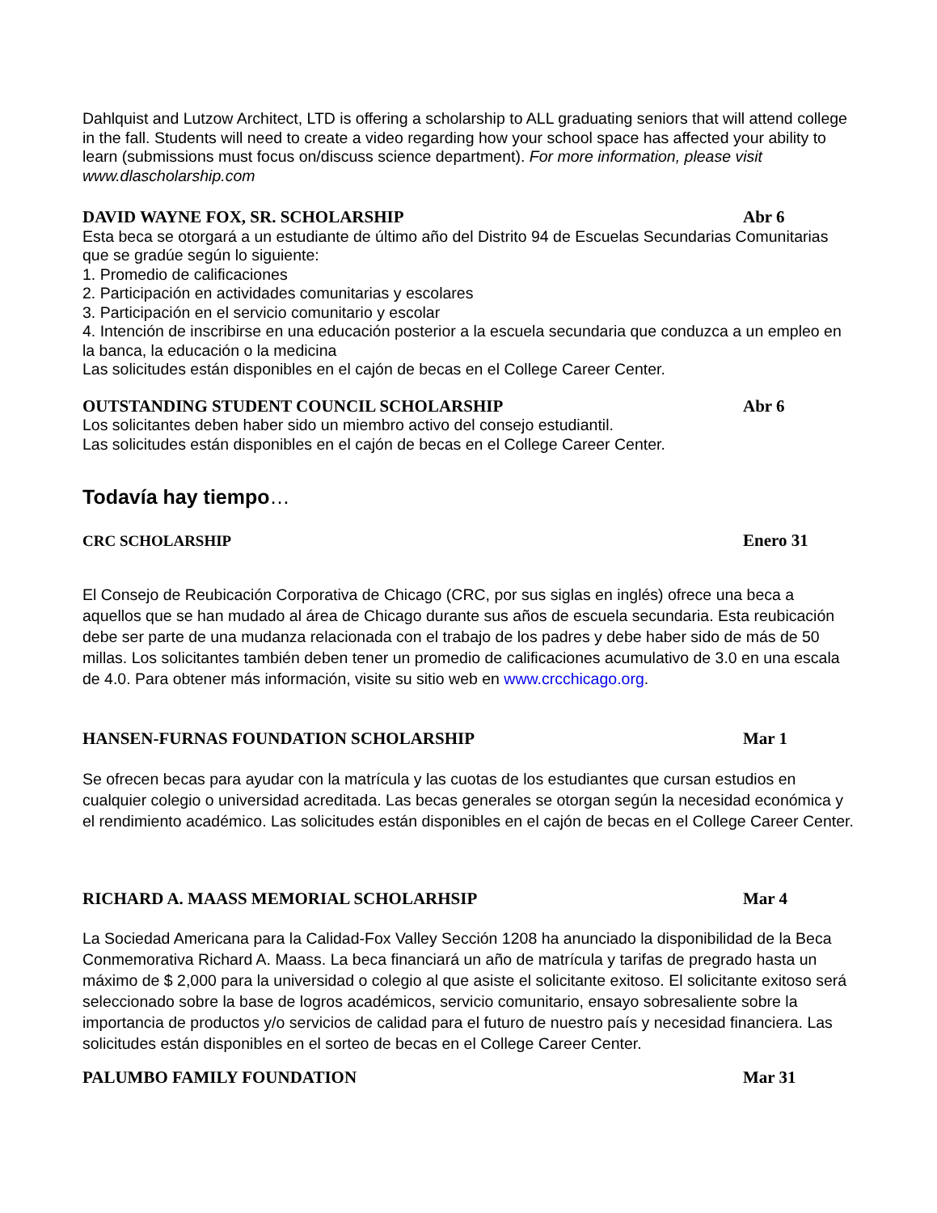Dahlquist and Lutzow Architect, LTD is offering a scholarship to ALL graduating seniors that will attend college in the fall. Students will need to create a video regarding how your school space has affected your ability to learn (submissions must focus on/discuss science department). For more information, please visit www.dlascholarship.com
DAVID WAYNE FOX, SR. SCHOLARSHIP Abr 6
Esta beca se otorgará a un estudiante de último año del Distrito 94 de Escuelas Secundarias Comunitarias que se gradúe según lo siguiente:
1. Promedio de calificaciones
2. Participación en actividades comunitarias y escolares
3. Participación en el servicio comunitario y escolar
4. Intención de inscribirse en una educación posterior a la escuela secundaria que conduzca a un empleo en la banca, la educación o la medicina
Las solicitudes están disponibles en el cajón de becas en el College Career Center.
OUTSTANDING STUDENT COUNCIL SCHOLARSHIP Abr 6
Los solicitantes deben haber sido un miembro activo del consejo estudiantil.
Las solicitudes están disponibles en el cajón de becas en el College Career Center.
Todavía hay tiempo…
CRC SCHOLARSHIP Enero 31
El Consejo de Reubicación Corporativa de Chicago (CRC, por sus siglas en inglés) ofrece una beca a aquellos que se han mudado al área de Chicago durante sus años de escuela secundaria. Esta reubicación debe ser parte de una mudanza relacionada con el trabajo de los padres y debe haber sido de más de 50 millas. Los solicitantes también deben tener un promedio de calificaciones acumulativo de 3.0 en una escala de 4.0. Para obtener más información, visite su sitio web en www.crcchicago.org.
HANSEN-FURNAS FOUNDATION SCHOLARSHIP Mar 1
Se ofrecen becas para ayudar con la matrícula y las cuotas de los estudiantes que cursan estudios en cualquier colegio o universidad acreditada. Las becas generales se otorgan según la necesidad económica y el rendimiento académico. Las solicitudes están disponibles en el cajón de becas en el College Career Center.
RICHARD A. MAASS MEMORIAL SCHOLARHSIP Mar 4
La Sociedad Americana para la Calidad-Fox Valley Sección 1208 ha anunciado la disponibilidad de la Beca Conmemorativa Richard A. Maass. La beca financiará un año de matrícula y tarifas de pregrado hasta un máximo de $ 2,000 para la universidad o colegio al que asiste el solicitante exitoso. El solicitante exitoso será seleccionado sobre la base de logros académicos, servicio comunitario, ensayo sobresaliente sobre la importancia de productos y/o servicios de calidad para el futuro de nuestro país y necesidad financiera. Las solicitudes están disponibles en el sorteo de becas en el College Career Center.
PALUMBO FAMILY FOUNDATION Mar 31